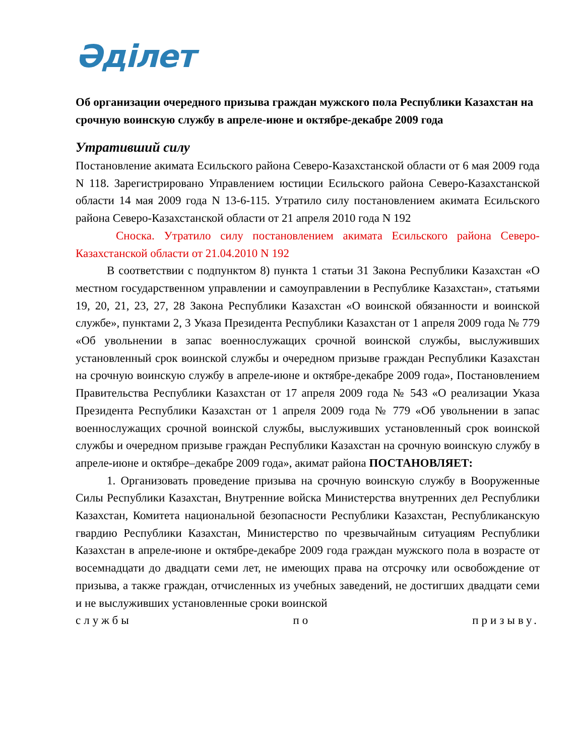Әділет
Об организации очередного призыва граждан мужского пола Республики Казахстан на срочную воинскую службу в апреле-июне и октябре-декабре 2009 года
Утративший силу
Постановление акимата Есильского района Северо-Казахстанской области от 6 мая 2009 года N 118. Зарегистрировано Управлением юстиции Есильского района Северо-Казахстанской области 14 мая 2009 года N 13-6-115. Утратило силу постановлением акимата Есильского района Северо-Казахстанской области от 21 апреля 2010 года N 192
Сноска. Утратило силу постановлением акимата Есильского района Северо-Казахстанской области от 21.04.2010 N 192
В соответствии с подпунктом 8) пункта 1 статьи 31 Закона Республики Казахстан «О местном государственном управлении и самоуправлении в Республике Казахстан», статьями 19, 20, 21, 23, 27, 28 Закона Республики Казахстан «О воинской обязанности и воинской службе», пунктами 2, 3 Указа Президента Республики Казахстан от 1 апреля 2009 года № 779 «Об увольнении в запас военнослужащих срочной воинской службы, выслуживших установленный срок воинской службы и очередном призыве граждан Республики Казахстан на срочную воинскую службу в апреле-июне и октябре-декабре 2009 года», Постановлением Правительства Республики Казахстан от 17 апреля 2009 года № 543 «О реализации Указа Президента Республики Казахстан от 1 апреля 2009 года № 779 «Об увольнении в запас военнослужащих срочной воинской службы, выслуживших установленный срок воинской службы и очередном призыве граждан Республики Казахстан на срочную воинскую службу в апреле-июне и октябре–декабре 2009 года», акимат района ПОСТАНОВЛЯЕТ:
1. Организовать проведение призыва на срочную воинскую службу в Вооруженные Силы Республики Казахстан, Внутренние войска Министерства внутренних дел Республики Казахстан, Комитета национальной безопасности Республики Казахстан, Республиканскую гвардию Республики Казахстан, Министерство по чрезвычайным ситуациям Республики Казахстан в апреле-июне и октябре-декабре 2009 года граждан мужского пола в возрасте от восемнадцати до двадцати семи лет, не имеющих права на отсрочку или освобождение от призыва, а также граждан, отчисленных из учебных заведений, не достигших двадцати семи и не выслуживших установленные сроки воинской
службы по призыву.